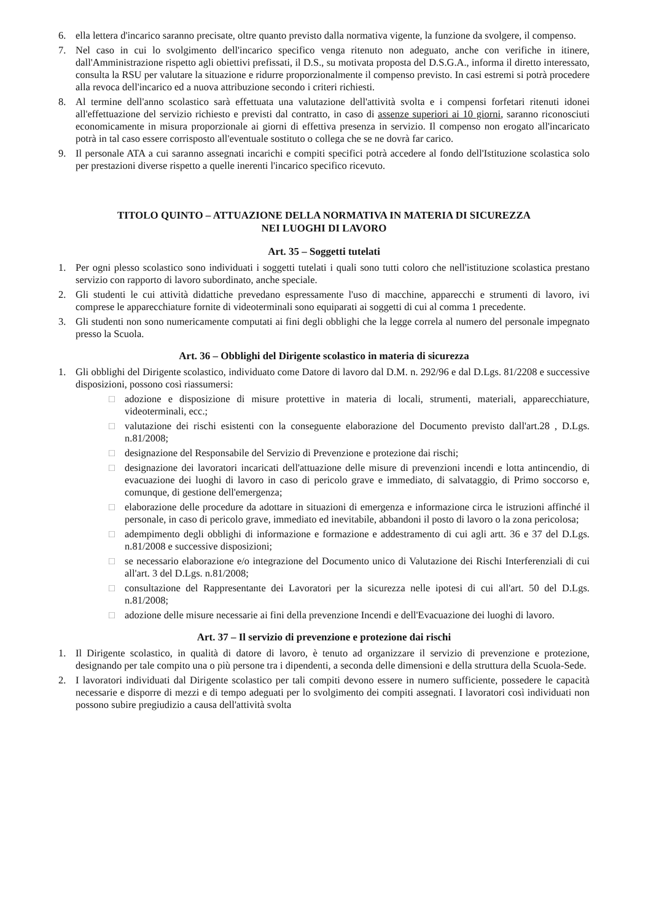6. ella lettera d'incarico saranno precisate, oltre quanto previsto dalla normativa vigente, la funzione da svolgere, il compenso.
7. Nel caso in cui lo svolgimento dell'incarico specifico venga ritenuto non adeguato, anche con verifiche in itinere, dall'Amministrazione rispetto agli obiettivi prefissati, il D.S., su motivata proposta del D.S.G.A., informa il diretto interessato, consulta la RSU per valutare la situazione e ridurre proporzionalmente il compenso previsto. In casi estremi si potrà procedere alla revoca dell'incarico ed a nuova attribuzione secondo i criteri richiesti.
8. Al termine dell'anno scolastico sarà effettuata una valutazione dell'attività svolta e i compensi forfetari ritenuti idonei all'effettuazione del servizio richiesto e previsti dal contratto, in caso di assenze superiori ai 10 giorni, saranno riconosciuti economicamente in misura proporzionale ai giorni di effettiva presenza in servizio. Il compenso non erogato all'incaricato potrà in tal caso essere corrisposto all'eventuale sostituto o collega che se ne dovrà far carico.
9. Il personale ATA a cui saranno assegnati incarichi e compiti specifici potrà accedere al fondo dell'Istituzione scolastica solo per prestazioni diverse rispetto a quelle inerenti l'incarico specifico ricevuto.
TITOLO QUINTO – ATTUAZIONE DELLA NORMATIVA IN MATERIA DI SICUREZZA
NEI LUOGHI DI LAVORO
Art. 35 – Soggetti tutelati
1. Per ogni plesso scolastico sono individuati i soggetti tutelati i quali sono tutti coloro che nell'istituzione scolastica prestano servizio con rapporto di lavoro subordinato, anche speciale.
2. Gli studenti le cui attività didattiche prevedano espressamente l'uso di macchine, apparecchi e strumenti di lavoro, ivi comprese le apparecchiature fornite di videoterminali sono equiparati ai soggetti di cui al comma 1 precedente.
3. Gli studenti non sono numericamente computati ai fini degli obblighi che la legge correla al numero del personale impegnato presso la Scuola.
Art. 36 – Obblighi del Dirigente scolastico in materia di sicurezza
1. Gli obblighi del Dirigente scolastico, individuato come Datore di lavoro dal D.M. n. 292/96 e dal D.Lgs. 81/2208 e successive disposizioni, possono così riassumersi:
□ adozione e disposizione di misure protettive in materia di locali, strumenti, materiali, apparecchiature, videoterminali, ecc.;
□ valutazione dei rischi esistenti con la conseguente elaborazione del Documento previsto dall'art.28 , D.Lgs. n.81/2008;
□ designazione del Responsabile del Servizio di Prevenzione e protezione dai rischi;
□ designazione dei lavoratori incaricati dell'attuazione delle misure di prevenzioni incendi e lotta antincendio, di evacuazione dei luoghi di lavoro in caso di pericolo grave e immediato, di salvataggio, di Primo soccorso e, comunque, di gestione dell'emergenza;
□ elaborazione delle procedure da adottare in situazioni di emergenza e informazione circa le istruzioni affinché il personale, in caso di pericolo grave, immediato ed inevitabile, abbandoni il posto di lavoro o la zona pericolosa;
□ adempimento degli obblighi di informazione e formazione e addestramento di cui agli artt. 36 e 37 del D.Lgs. n.81/2008 e successive disposizioni;
□ se necessario elaborazione e/o integrazione del Documento unico di Valutazione dei Rischi Interferenziali di cui all'art. 3 del D.Lgs. n.81/2008;
□ consultazione del Rappresentante dei Lavoratori per la sicurezza nelle ipotesi di cui all'art. 50 del D.Lgs. n.81/2008;
□ adozione delle misure necessarie ai fini della prevenzione Incendi e dell'Evacuazione dei luoghi di lavoro.
Art. 37 – Il servizio di prevenzione e protezione dai rischi
1. Il Dirigente scolastico, in qualità di datore di lavoro, è tenuto ad organizzare il servizio di prevenzione e protezione, designando per tale compito una o più persone tra i dipendenti, a seconda delle dimensioni e della struttura della Scuola-Sede.
2. I lavoratori individuati dal Dirigente scolastico per tali compiti devono essere in numero sufficiente, possedere le capacità necessarie e disporre di mezzi e di tempo adeguati per lo svolgimento dei compiti assegnati. I lavoratori così individuati non possono subire pregiudizio a causa dell'attività svolta